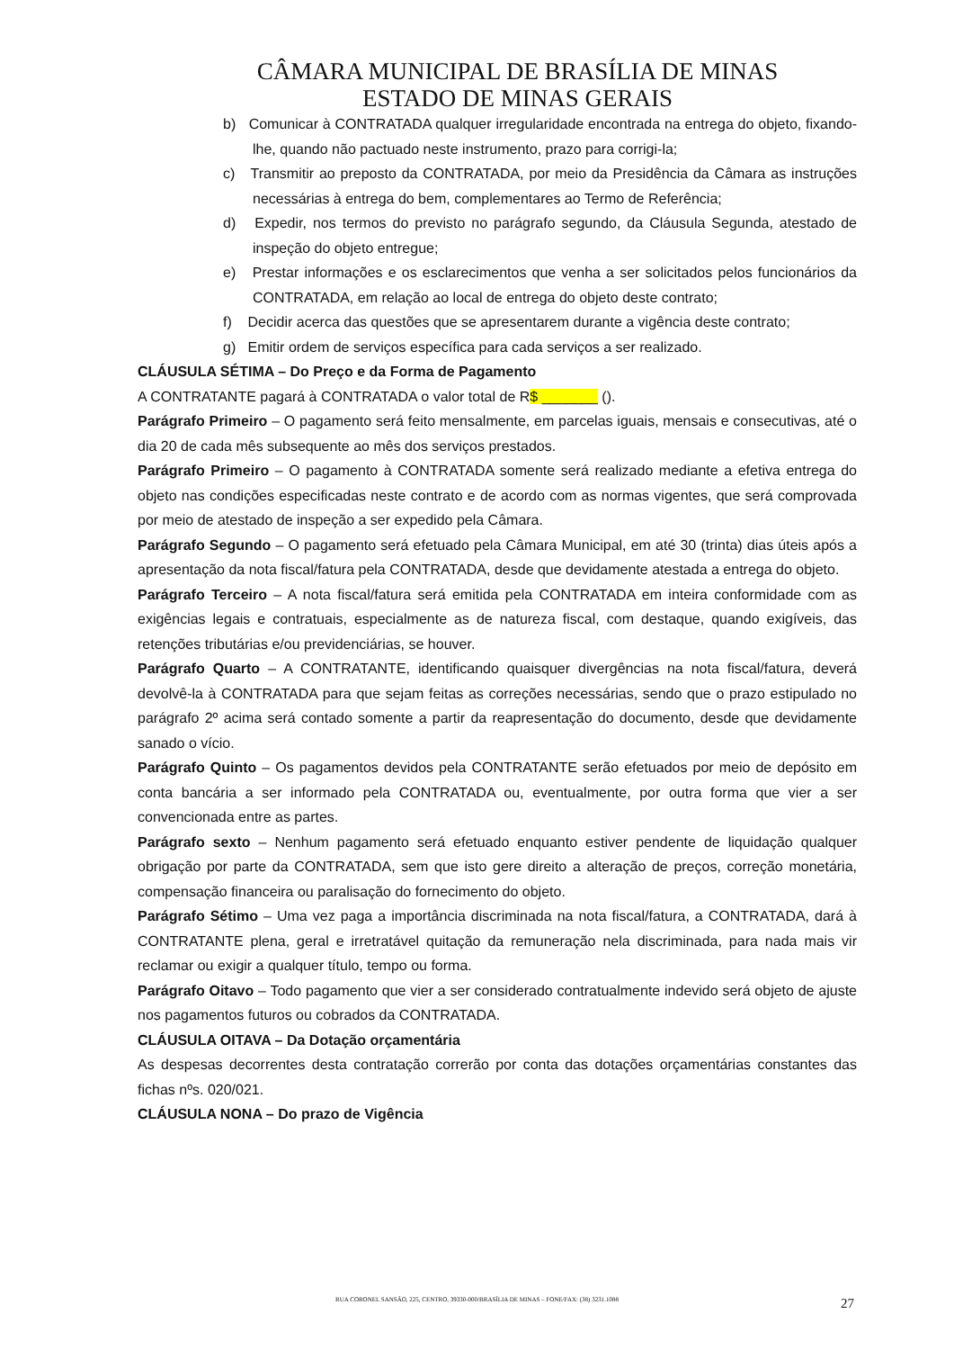CÂMARA MUNICIPAL DE BRASÍLIA DE MINAS
ESTADO DE MINAS GERAIS
b) Comunicar à CONTRATADA qualquer irregularidade encontrada na entrega do objeto, fixando-lhe, quando não pactuado neste instrumento, prazo para corrigi-la;
c) Transmitir ao preposto da CONTRATADA, por meio da Presidência da Câmara as instruções necessárias à entrega do bem, complementares ao Termo de Referência;
d) Expedir, nos termos do previsto no parágrafo segundo, da Cláusula Segunda, atestado de inspeção do objeto entregue;
e) Prestar informações e os esclarecimentos que venha a ser solicitados pelos funcionários da CONTRATADA, em relação ao local de entrega do objeto deste contrato;
f) Decidir acerca das questões que se apresentarem durante a vigência deste contrato;
g) Emitir ordem de serviços específica para cada serviços a ser realizado.
CLÁUSULA SÉTIMA – Do Preço e da Forma de Pagamento
A CONTRATANTE pagará à CONTRATADA o valor total de R$ _______ ().
Parágrafo Primeiro – O pagamento será feito mensalmente, em parcelas iguais, mensais e consecutivas, até o dia 20 de cada mês subsequente ao mês dos serviços prestados.
Parágrafo Primeiro – O pagamento à CONTRATADA somente será realizado mediante a efetiva entrega do objeto nas condições especificadas neste contrato e de acordo com as normas vigentes, que será comprovada por meio de atestado de inspeção a ser expedido pela Câmara.
Parágrafo Segundo – O pagamento será efetuado pela Câmara Municipal, em até 30 (trinta) dias úteis após a apresentação da nota fiscal/fatura pela CONTRATADA, desde que devidamente atestada a entrega do objeto.
Parágrafo Terceiro – A nota fiscal/fatura será emitida pela CONTRATADA em inteira conformidade com as exigências legais e contratuais, especialmente as de natureza fiscal, com destaque, quando exigíveis, das retenções tributárias e/ou previdenciárias, se houver.
Parágrafo Quarto – A CONTRATANTE, identificando quaisquer divergências na nota fiscal/fatura, deverá devolvê-la à CONTRATADA para que sejam feitas as correções necessárias, sendo que o prazo estipulado no parágrafo 2º acima será contado somente a partir da reapresentação do documento, desde que devidamente sanado o vício.
Parágrafo Quinto – Os pagamentos devidos pela CONTRATANTE serão efetuados por meio de depósito em conta bancária a ser informado pela CONTRATADA ou, eventualmente, por outra forma que vier a ser convencionada entre as partes.
Parágrafo sexto – Nenhum pagamento será efetuado enquanto estiver pendente de liquidação qualquer obrigação por parte da CONTRATADA, sem que isto gere direito a alteração de preços, correção monetária, compensação financeira ou paralisação do fornecimento do objeto.
Parágrafo Sétimo – Uma vez paga a importância discriminada na nota fiscal/fatura, a CONTRATADA, dará à CONTRATANTE plena, geral e irretratável quitação da remuneração nela discriminada, para nada mais vir reclamar ou exigir a qualquer título, tempo ou forma.
Parágrafo Oitavo – Todo pagamento que vier a ser considerado contratualmente indevido será objeto de ajuste nos pagamentos futuros ou cobrados da CONTRATADA.
CLÁUSULA OITAVA – Da Dotação orçamentária
As despesas decorrentes desta contratação correrão por conta das dotações orçamentárias constantes das fichas nºs. 020/021.
CLÁUSULA NONA – Do prazo de Vigência
RUA CORONEL SANSÃO, 225, CENTRO, 39330-000/BRASÍLIA DE MINAS – FONE/FAX: (38) 3231.1088 27